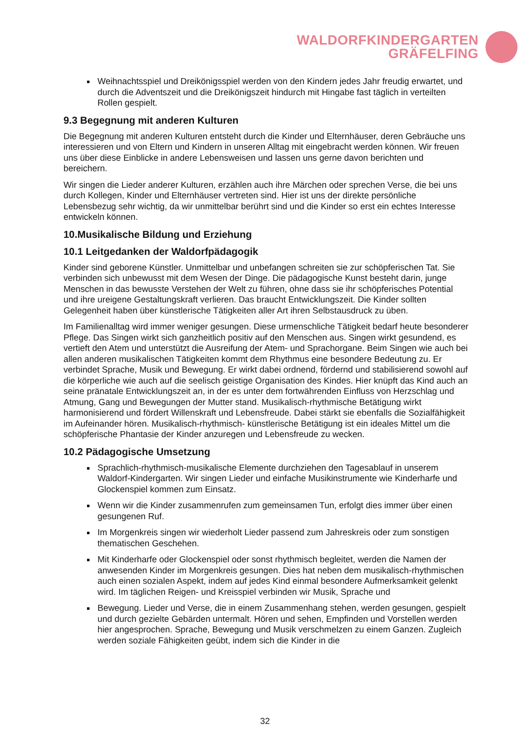WALDORFKINDERGARTEN
GRÄFELFING
Weihnachtsspiel und Dreikönigsspiel werden von den Kindern jedes Jahr freudig erwartet, und durch die Adventszeit und die Dreikönigszeit hindurch mit Hingabe fast täglich in verteilten Rollen gespielt.
9.3 Begegnung mit anderen Kulturen
Die Begegnung mit anderen Kulturen entsteht durch die Kinder und Elternhäuser, deren Gebräuche uns interessieren und von Eltern und Kindern in unseren Alltag mit eingebracht werden können. Wir freuen uns über diese Einblicke in andere Lebensweisen und lassen uns gerne davon berichten und bereichern.
Wir singen die Lieder anderer Kulturen, erzählen auch ihre Märchen oder sprechen Verse, die bei uns durch Kollegen, Kinder und Elternhäuser vertreten sind. Hier ist uns der direkte persönliche Lebensbezug sehr wichtig, da wir unmittelbar berührt sind und die Kinder so erst ein echtes Interesse entwickeln können.
10.Musikalische Bildung und Erziehung
10.1 Leitgedanken der Waldorfpädagogik
Kinder sind geborene Künstler. Unmittelbar und unbefangen schreiten sie zur schöpferischen Tat. Sie verbinden sich unbewusst mit dem Wesen der Dinge. Die pädagogische Kunst besteht darin, junge Menschen in das bewusste Verstehen der Welt zu führen, ohne dass sie ihr schöpferisches Potential und ihre ureigene Gestaltungskraft verlieren. Das braucht Entwicklungszeit. Die Kinder sollten Gelegenheit haben über künstlerische Tätigkeiten aller Art ihren Selbstausdruck zu üben.
Im Familienalltag wird immer weniger gesungen. Diese urmenschliche Tätigkeit bedarf heute besonderer Pflege. Das Singen wirkt sich ganzheitlich positiv auf den Menschen aus. Singen wirkt gesundend, es vertieft den Atem und unterstützt die Ausreifung der Atem- und Sprachorgane. Beim Singen wie auch bei allen anderen musikalischen Tätigkeiten kommt dem Rhythmus eine besondere Bedeutung zu. Er verbindet Sprache, Musik und Bewegung. Er wirkt dabei ordnend, fördernd und stabilisierend sowohl auf die körperliche wie auch auf die seelisch geistige Organisation des Kindes. Hier knüpft das Kind auch an seine pränatale Entwicklungszeit an, in der es unter dem fortwährenden Einfluss von Herzschlag und Atmung, Gang und Bewegungen der Mutter stand. Musikalisch-rhythmische Betätigung wirkt harmonisierend und fördert Willenskraft und Lebensfreude. Dabei stärkt sie ebenfalls die Sozialfähigkeit im Aufeinander hören. Musikalisch-rhythmisch- künstlerische Betätigung ist ein ideales Mittel um die schöpferische Phantasie der Kinder anzuregen und Lebensfreude zu wecken.
10.2 Pädagogische Umsetzung
Sprachlich-rhythmisch-musikalische Elemente durchziehen den Tagesablauf in unserem Waldorf-Kindergarten. Wir singen Lieder und einfache Musikinstrumente wie Kinderharfe und Glockenspiel kommen zum Einsatz.
Wenn wir die Kinder zusammenrufen zum gemeinsamen Tun, erfolgt dies immer über einen gesungenen Ruf.
Im Morgenkreis singen wir wiederholt Lieder passend zum Jahreskreis oder zum sonstigen thematischen Geschehen.
Mit Kinderharfe oder Glockenspiel oder sonst rhythmisch begleitet, werden die Namen der anwesenden Kinder im Morgenkreis gesungen. Dies hat neben dem musikalisch-rhythmischen auch einen sozialen Aspekt, indem auf jedes Kind einmal besondere Aufmerksamkeit gelenkt wird. Im täglichen Reigen- und Kreisspiel verbinden wir Musik, Sprache und
Bewegung. Lieder und Verse, die in einem Zusammenhang stehen, werden gesungen, gespielt und durch gezielte Gebärden untermalt. Hören und sehen, Empfinden und Vorstellen werden hier angesprochen. Sprache, Bewegung und Musik verschmelzen zu einem Ganzen. Zugleich werden soziale Fähigkeiten geübt, indem sich die Kinder in die
32